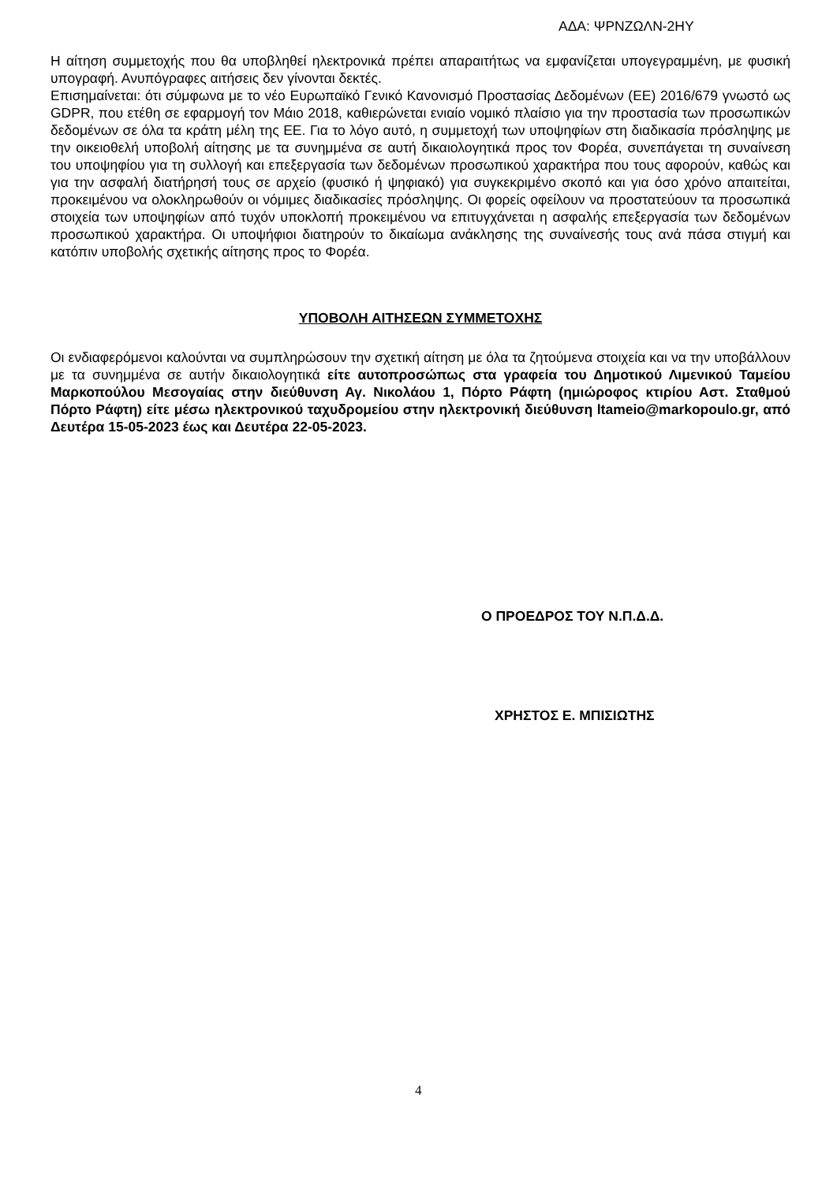ΑΔΑ: ΨΡΝΖΩΛΝ-2ΗΥ
Η αίτηση συμμετοχής που θα υποβληθεί ηλεκτρονικά πρέπει απαραιτήτως να εμφανίζεται υπογεγραμμένη, με φυσική υπογραφή. Ανυπόγραφες αιτήσεις δεν γίνονται δεκτές.
Επισημαίνεται: ότι σύμφωνα με το νέο Ευρωπαϊκό Γενικό Κανονισμό Προστασίας Δεδομένων (ΕΕ) 2016/679 γνωστό ως GDPR, που ετέθη σε εφαρμογή τον Μάιο 2018, καθιερώνεται ενιαίο νομικό πλαίσιο για την προστασία των προσωπικών δεδομένων σε όλα τα κράτη μέλη της ΕΕ. Για το λόγο αυτό, η συμμετοχή των υποψηφίων στη διαδικασία πρόσληψης με την οικειοθελή υποβολή αίτησης με τα συνημμένα σε αυτή δικαιολογητικά προς τον Φορέα, συνεπάγεται τη συναίνεση του υποψηφίου για τη συλλογή και επεξεργασία των δεδομένων προσωπικού χαρακτήρα που τους αφορούν, καθώς και για την ασφαλή διατήρησή τους σε αρχείο (φυσικό ή ψηφιακό) για συγκεκριμένο σκοπό και για όσο χρόνο απαιτείται, προκειμένου να ολοκληρωθούν οι νόμιμες διαδικασίες πρόσληψης. Οι φορείς οφείλουν να προστατεύουν τα προσωπικά στοιχεία των υποψηφίων από τυχόν υποκλοπή προκειμένου να επιτυγχάνεται η ασφαλής επεξεργασία των δεδομένων προσωπικού χαρακτήρα. Οι υποψήφιοι διατηρούν το δικαίωμα ανάκλησης της συναίνεσής τους ανά πάσα στιγμή και κατόπιν υποβολής σχετικής αίτησης προς το Φορέα.
ΥΠΟΒΟΛΗ ΑΙΤΗΣΕΩΝ ΣΥΜΜΕΤΟΧΗΣ
Οι ενδιαφερόμενοι καλούνται να συμπληρώσουν την σχετική αίτηση με όλα τα ζητούμενα στοιχεία και να την υποβάλλουν με τα συνημμένα σε αυτήν δικαιολογητικά είτε αυτοπροσώπως στα γραφεία του Δημοτικού Λιμενικού Ταμείου Μαρκοπούλου Μεσογαίας στην διεύθυνση Αγ. Νικολάου 1, Πόρτο Ράφτη (ημιώροφος κτιρίου Αστ. Σταθμού Πόρτο Ράφτη) είτε μέσω ηλεκτρονικού ταχυδρομείου στην ηλεκτρονική διεύθυνση ltameio@markopoulo.gr, από Δευτέρα 15-05-2023 έως και Δευτέρα 22-05-2023.
Ο ΠΡΟΕΔΡΟΣ ΤΟΥ Ν.Π.Δ.Δ.
ΧΡΗΣΤΟΣ Ε. ΜΠΙΣΙΩΤΗΣ
4